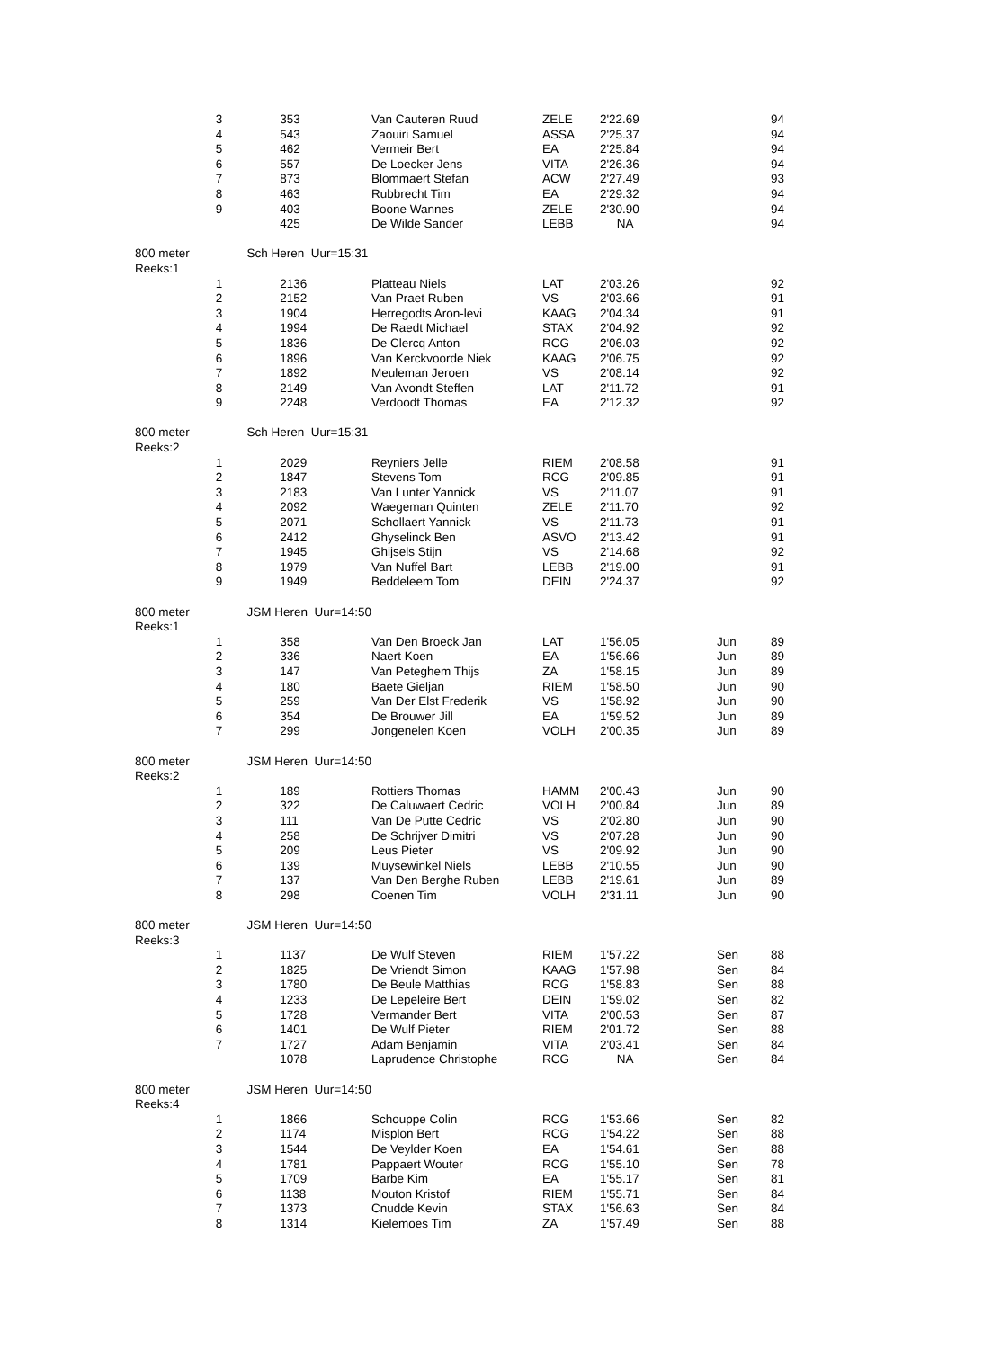| 3 | 353 | Van Cauteren Ruud | ZELE | 2'22.69 | | 94 |
| 4 | 543 | Zaouiri Samuel | ASSA | 2'25.37 | | 94 |
| 5 | 462 | Vermeir Bert | EA | 2'25.84 | | 94 |
| 6 | 557 | De Loecker Jens | VITA | 2'26.36 | | 94 |
| 7 | 873 | Blommaert Stefan | ACW | 2'27.49 | | 93 |
| 8 | 463 | Rubbrecht Tim | EA | 2'29.32 | | 94 |
| 9 | 403 | Boone Wannes | ZELE | 2'30.90 | | 94 |
| | 425 | De Wilde Sander | LEBB | NA | | 94 |
| 800 meter Sch Heren Uur=15:31 | | | | | | |
| Reeks:1 | | | | | | |
| 1 | 2136 | Platteau Niels | LAT | 2'03.26 | | 92 |
| 2 | 2152 | Van Praet Ruben | VS | 2'03.66 | | 91 |
| 3 | 1904 | Herregodts Aron-levi | KAAG | 2'04.34 | | 91 |
| 4 | 1994 | De Raedt Michael | STAX | 2'04.92 | | 92 |
| 5 | 1836 | De Clercq Anton | RCG | 2'06.03 | | 92 |
| 6 | 1896 | Van Kerckvoorde Niek | KAAG | 2'06.75 | | 92 |
| 7 | 1892 | Meuleman Jeroen | VS | 2'08.14 | | 92 |
| 8 | 2149 | Van Avondt Steffen | LAT | 2'11.72 | | 91 |
| 9 | 2248 | Verdoodt Thomas | EA | 2'12.32 | | 92 |
| 800 meter Sch Heren Uur=15:31 | | | | | | |
| Reeks:2 | | | | | | |
| 1 | 2029 | Reyniers Jelle | RIEM | 2'08.58 | | 91 |
| 2 | 1847 | Stevens Tom | RCG | 2'09.85 | | 91 |
| 3 | 2183 | Van Lunter Yannick | VS | 2'11.07 | | 91 |
| 4 | 2092 | Waegeman Quinten | ZELE | 2'11.70 | | 92 |
| 5 | 2071 | Schollaert Yannick | VS | 2'11.73 | | 91 |
| 6 | 2412 | Ghyselinck Ben | ASVO | 2'13.42 | | 91 |
| 7 | 1945 | Ghijsels Stijn | VS | 2'14.68 | | 92 |
| 8 | 1979 | Van Nuffel Bart | LEBB | 2'19.00 | | 91 |
| 9 | 1949 | Beddeleem Tom | DEIN | 2'24.37 | | 92 |
| 800 meter JSM Heren Uur=14:50 | | | | | | |
| Reeks:1 | | | | | | |
| 1 | 358 | Van Den Broeck Jan | LAT | 1'56.05 | Jun | 89 |
| 2 | 336 | Naert Koen | EA | 1'56.66 | Jun | 89 |
| 3 | 147 | Van Peteghem Thijs | ZA | 1'58.15 | Jun | 89 |
| 4 | 180 | Baete Gieljan | RIEM | 1'58.50 | Jun | 90 |
| 5 | 259 | Van Der Elst Frederik | VS | 1'58.92 | Jun | 90 |
| 6 | 354 | De Brouwer Jill | EA | 1'59.52 | Jun | 89 |
| 7 | 299 | Jongenelen Koen | VOLH | 2'00.35 | Jun | 89 |
| 800 meter JSM Heren Uur=14:50 | | | | | | |
| Reeks:2 | | | | | | |
| 1 | 189 | Rottiers Thomas | HAMM | 2'00.43 | Jun | 90 |
| 2 | 322 | De Caluwaert Cedric | VOLH | 2'00.84 | Jun | 89 |
| 3 | 111 | Van De Putte Cedric | VS | 2'02.80 | Jun | 90 |
| 4 | 258 | De Schrijver Dimitri | VS | 2'07.28 | Jun | 90 |
| 5 | 209 | Leus Pieter | VS | 2'09.92 | Jun | 90 |
| 6 | 139 | Muysewinkel Niels | LEBB | 2'10.55 | Jun | 90 |
| 7 | 137 | Van Den Berghe Ruben | LEBB | 2'19.61 | Jun | 89 |
| 8 | 298 | Coenen Tim | VOLH | 2'31.11 | Jun | 90 |
| 800 meter JSM Heren Uur=14:50 | | | | | | |
| Reeks:3 | | | | | | |
| 1 | 1137 | De Wulf Steven | RIEM | 1'57.22 | Sen | 88 |
| 2 | 1825 | De Vriendt Simon | KAAG | 1'57.98 | Sen | 84 |
| 3 | 1780 | De Beule Matthias | RCG | 1'58.83 | Sen | 88 |
| 4 | 1233 | De Lepeleire Bert | DEIN | 1'59.02 | Sen | 82 |
| 5 | 1728 | Vermander Bert | VITA | 2'00.53 | Sen | 87 |
| 6 | 1401 | De Wulf Pieter | RIEM | 2'01.72 | Sen | 88 |
| 7 | 1727 | Adam Benjamin | VITA | 2'03.41 | Sen | 84 |
| | 1078 | Laprudence Christophe | RCG | NA | Sen | 84 |
| 800 meter JSM Heren Uur=14:50 | | | | | | |
| Reeks:4 | | | | | | |
| 1 | 1866 | Schouppe Colin | RCG | 1'53.66 | Sen | 82 |
| 2 | 1174 | Misplon Bert | RCG | 1'54.22 | Sen | 88 |
| 3 | 1544 | De Veylder Koen | EA | 1'54.61 | Sen | 88 |
| 4 | 1781 | Pappaert Wouter | RCG | 1'55.10 | Sen | 78 |
| 5 | 1709 | Barbe Kim | EA | 1'55.17 | Sen | 81 |
| 6 | 1138 | Mouton Kristof | RIEM | 1'55.71 | Sen | 84 |
| 7 | 1373 | Cnudde Kevin | STAX | 1'56.63 | Sen | 84 |
| 8 | 1314 | Kielemoes Tim | ZA | 1'57.49 | Sen | 88 |